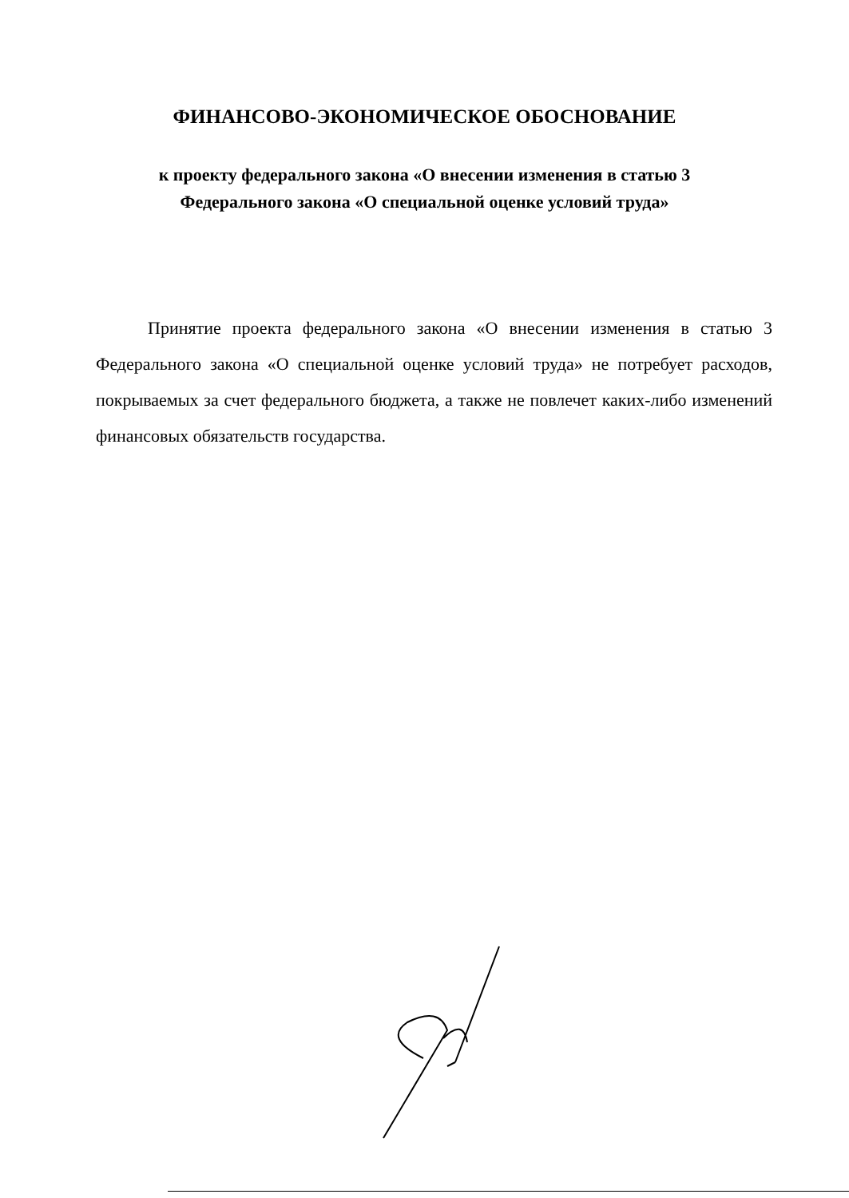ФИНАНСОВО-ЭКОНОМИЧЕСКОЕ ОБОСНОВАНИЕ
к проекту федерального закона «О внесении изменения в статью 3
Федерального закона «О специальной оценке условий труда»
Принятие проекта федерального закона «О внесении изменения в статью 3 Федерального закона «О специальной оценке условий труда» не потребует расходов, покрываемых за счет федерального бюджета, а также не повлечет каких-либо изменений финансовых обязательств государства.